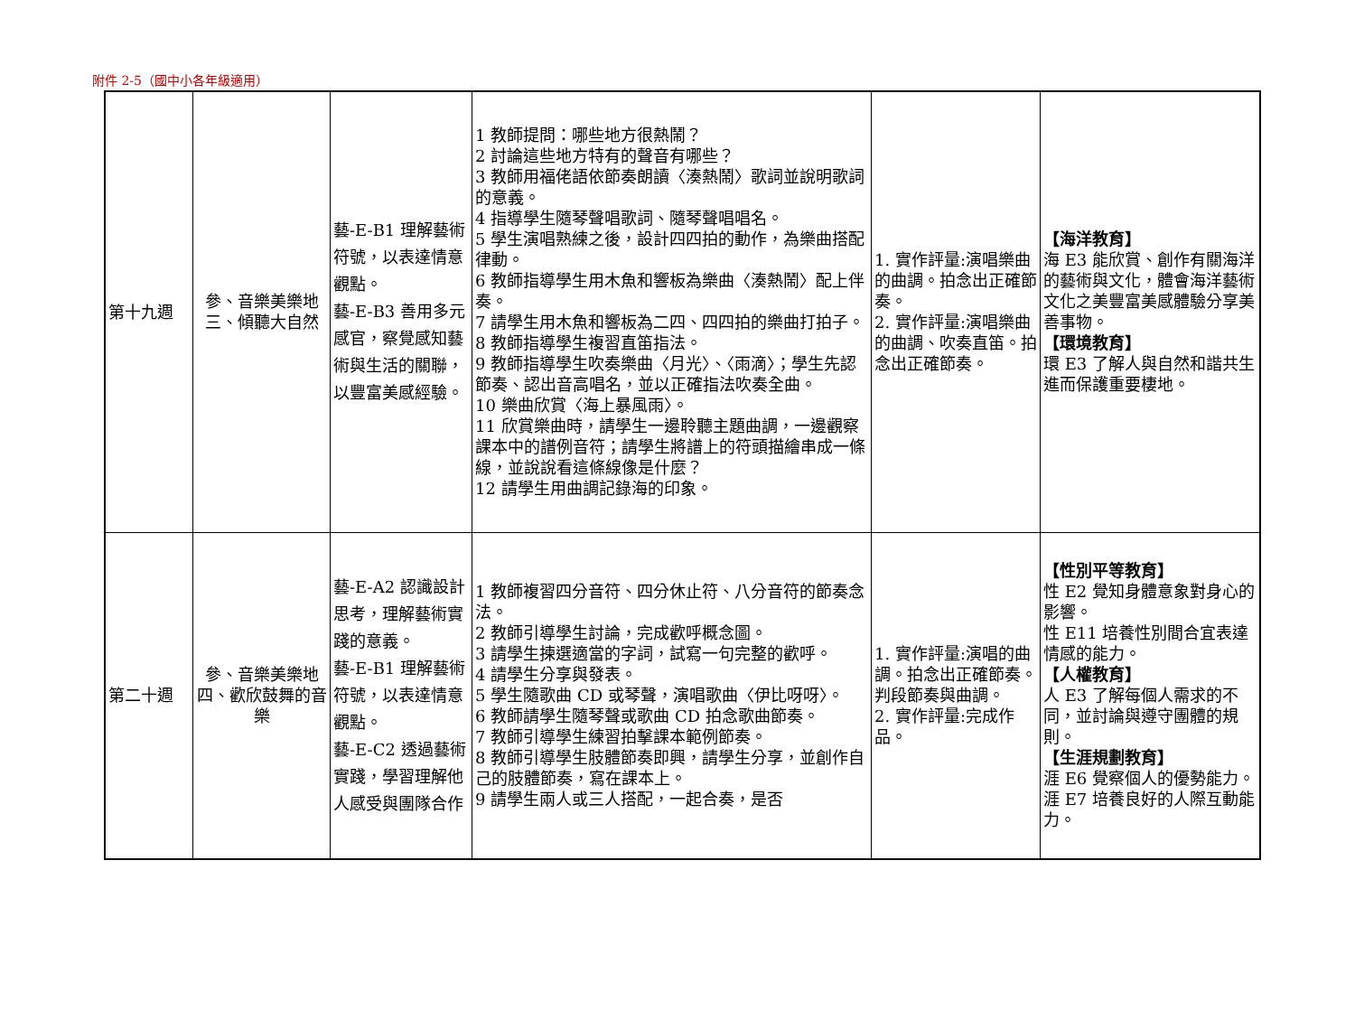附件 2-5（國中小各年級適用）
| 第十九週 | 參、音樂美樂地 三、傾聽大自然 | 藝-E-B1 理解藝術符號，以表達情意觀點。 藝-E-B3 善用多元感官，察覺感知藝術與生活的關聯，以豐富美感經驗。 | 1 教師提問：哪些地方很熱鬧？ 2 討論這些地方特有的聲音有哪些？ 3 教師用福佬語依節奏朗讀〈湊熱鬧〉歌詞並說明歌詞的意義。 4 指導學生隨琴聲唱歌詞、隨琴聲唱唱名。 5 學生演唱熟練之後，設計四四拍的動作，為樂曲搭配律動。 6 教師指導學生用木魚和響板為樂曲〈湊熱鬧〉配上伴奏。 7 請學生用木魚和響板為二四、四四拍的樂曲打拍子。 8 教師指導學生複習直笛指法。 9 教師指導學生吹奏樂曲〈月光〉、〈雨滴〉；學生先認節奏、認出音高唱名，並以正確指法吹奏全曲。 10 樂曲欣賞〈海上暴風雨〉。 11 欣賞樂曲時，請學生一邊聆聽主題曲調，一邊觀察課本中的譜例音符；請學生將譜上的符頭描繪串成一條線，並說說看這條線像是什麼？ 12 請學生用曲調記錄海的印象。 | 1. 實作評量:演唱樂曲的曲調。拍念出正確節奏。 2. 實作評量:演唱樂曲的曲調、吹奏直笛。拍念出正確節奏。 | 【海洋教育】 海 E3 能欣賞、創作有關海洋的藝術與文化，體會海洋藝術文化之美豐富美感體驗分享美善事物。 【環境教育】 環 E3 了解人與自然和諧共生進而保護重要棲地。 |
| 第二十週 | 參、音樂美樂地 四、歡欣鼓舞的音樂 | 藝-E-A2 認識設計思考，理解藝術實踐的意義。 藝-E-B1 理解藝術符號，以表達情意觀點。 藝-E-C2 透過藝術實踐，學習理解他人感受與團隊合作 | 1 教師複習四分音符、四分休止符、八分音符的節奏念法。 2 教師引導學生討論，完成歡呼概念圖。 3 請學生揀選適當的字詞，試寫一句完整的歡呼。 4 請學生分享與發表。 5 學生隨歌曲 CD 或琴聲，演唱歌曲〈伊比呀呀〉。 6 教師請學生隨琴聲或歌曲 CD 拍念歌曲節奏。 7 教師引導學生練習拍擊課本範例節奏。 8 教師引導學生肢體節奏即興，請學生分享，並創作自己的肢體節奏，寫在課本上。 9 請學生兩人或三人搭配，一起合奏，是否 | 1. 實作評量:演唱的曲調。拍念出正確節奏。判段節奏與曲調。 2. 實作評量:完成作品。 | 【性別平等教育】 性 E2 覺知身體意象對身心的影響。 性 E11 培養性別間合宜表達情感的能力。 【人權教育】 人 E3 了解每個人需求的不同，並討論與遵守團體的規則。 【生涯規劃教育】 涯 E6 覺察個人的優勢能力。 涯 E7 培養良好的人際互動能力。 |